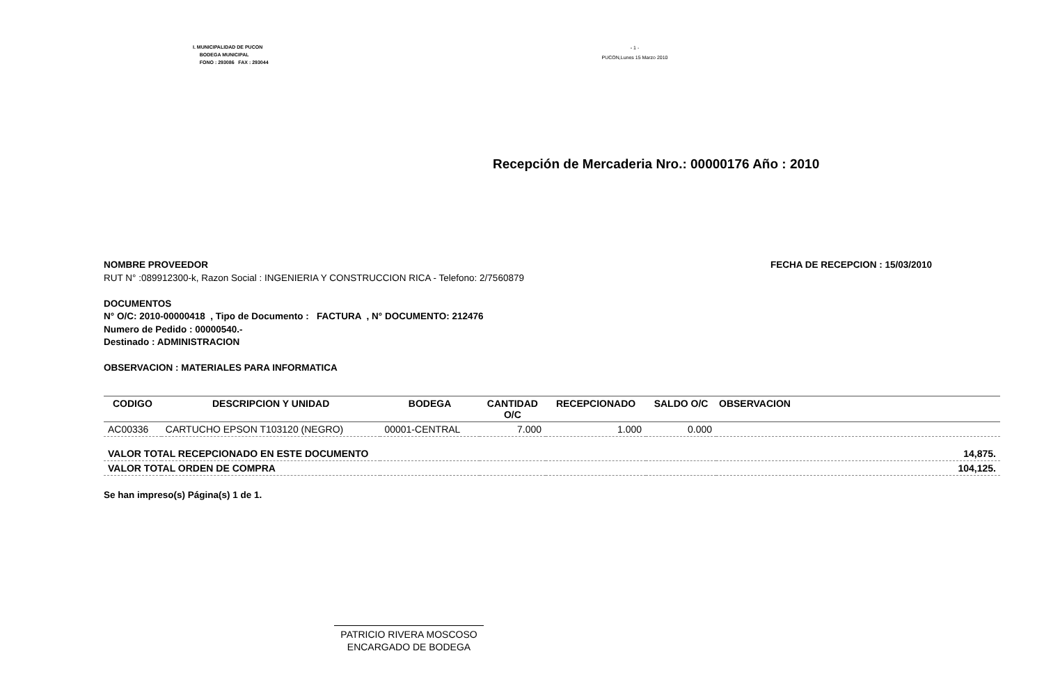I. MUNICIPALIDAD DE PUCON
BODEGA MUNICIPAL
FONO : 293086 FAX : 293044
- 1 -
PUCON,Lunes 15 Marzo 2010
Recepción de Mercaderia Nro.: 00000176 Año : 2010
NOMBRE PROVEEDOR FECHA DE RECEPCION : 15/03/2010
RUT N° :089912300-k, Razon Social : INGENIERIA Y CONSTRUCCION RICA - Telefono: 2/7560879
DOCUMENTOS
N° O/C: 2010-00000418 , Tipo de Documento : FACTURA , N° DOCUMENTO: 212476
Numero de Pedido : 00000540.-
Destinado : ADMINISTRACION
OBSERVACION : MATERIALES PARA INFORMATICA
| CODIGO | DESCRIPCION Y UNIDAD | BODEGA | CANTIDAD O/C | RECEPCIONADO | SALDO O/C | OBSERVACION |
| --- | --- | --- | --- | --- | --- | --- |
| AC00336 | CARTUCHO EPSON T103120 (NEGRO) | 00001-CENTRAL | 7.000 | 1.000 | 0.000 | |
| VALOR TOTAL RECEPCIONADO EN ESTE DOCUMENTO | | | | | | 14,875. |
| VALOR TOTAL ORDEN DE COMPRA | | | | | | 104,125. |
Se han impreso(s) Página(s) 1 de 1.
PATRICIO RIVERA MOSCOSO
ENCARGADO DE BODEGA